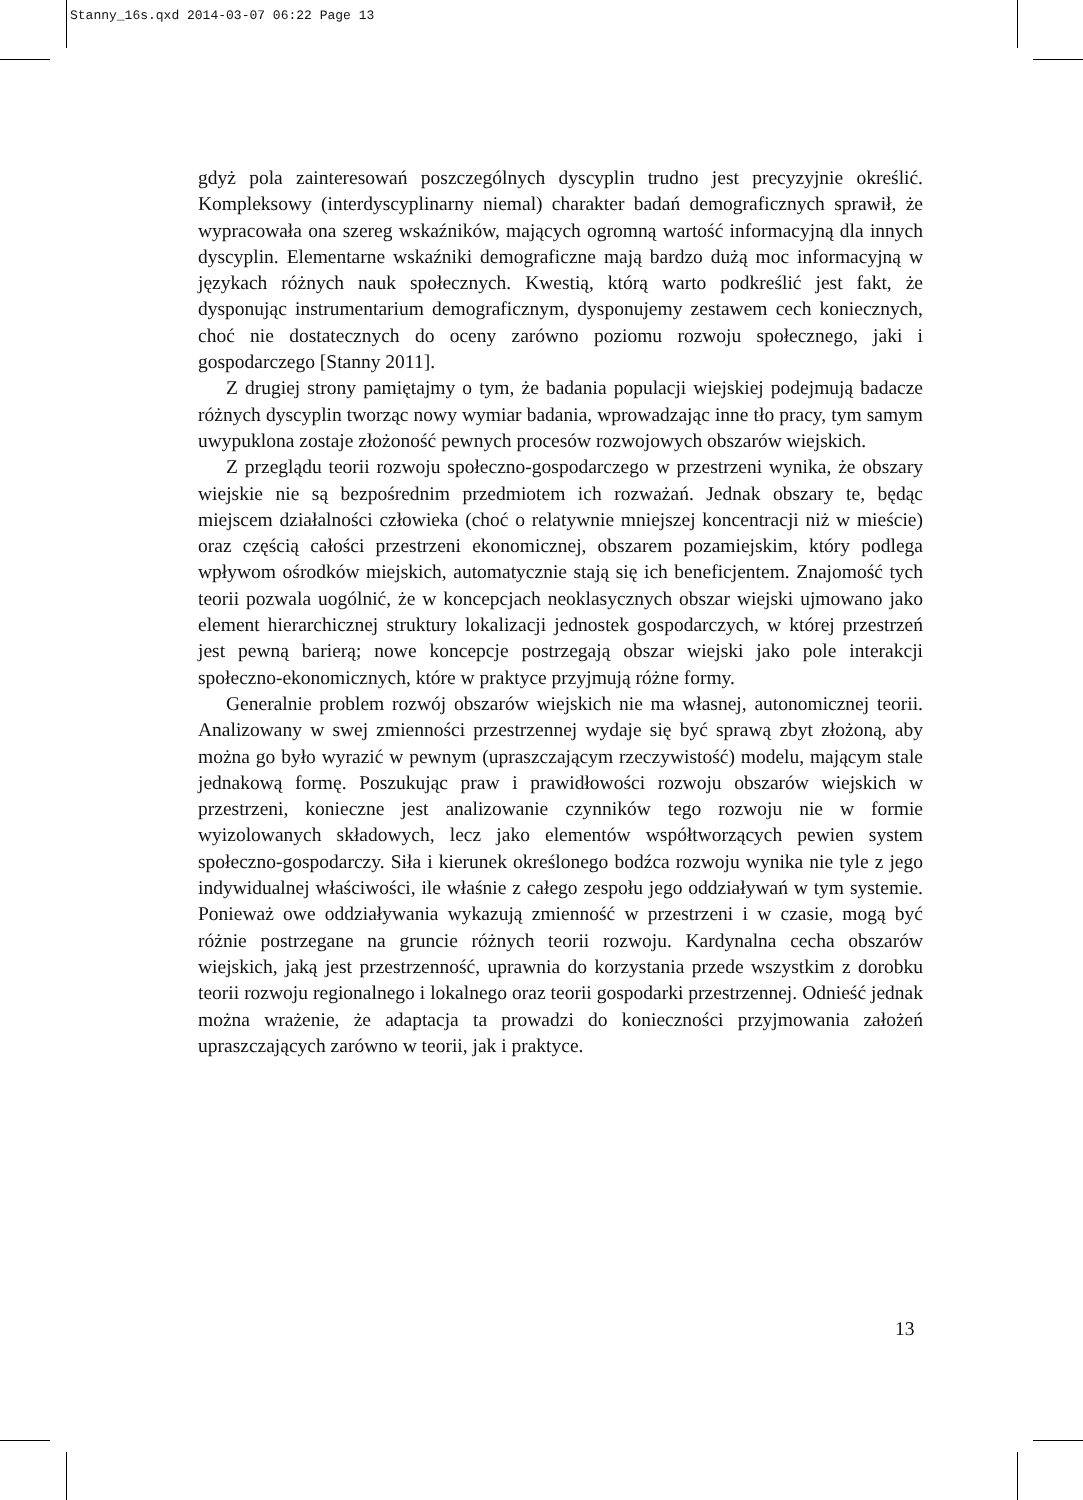Stanny_16s.qxd 2014-03-07 06:22 Page 13
gdyż pola zainteresowań poszczególnych dyscyplin trudno jest precyzyjnie określić. Kompleksowy (interdyscyplinarny niemal) charakter badań demograficznych sprawił, że wypracowała ona szereg wskaźników, mających ogromną wartość informacyjną dla innych dyscyplin. Elementarne wskaźniki demograficzne mają bardzo dużą moc informacyjną w językach różnych nauk społecznych. Kwestią, którą warto podkreślić jest fakt, że dysponując instrumentarium demograficznym, dysponujemy zestawem cech koniecznych, choć nie dostatecznych do oceny zarówno poziomu rozwoju społecznego, jaki i gospodarczego [Stanny 2011].
Z drugiej strony pamiętajmy o tym, że badania populacji wiejskiej podejmują badacze różnych dyscyplin tworząc nowy wymiar badania, wprowadzając inne tło pracy, tym samym uwypuklona zostaje złożoność pewnych procesów rozwojowych obszarów wiejskich.
Z przeglądu teorii rozwoju społeczno-gospodarczego w przestrzeni wynika, że obszary wiejskie nie są bezpośrednim przedmiotem ich rozważań. Jednak obszary te, będąc miejscem działalności człowieka (choć o relatywnie mniejszej koncentracji niż w mieście) oraz częścią całości przestrzeni ekonomicznej, obszarem pozamiejskim, który podlega wpływom ośrodków miejskich, automatycznie stają się ich beneficjentem. Znajomość tych teorii pozwala uogólnić, że w koncepcjach neoklasycznych obszar wiejski ujmowano jako element hierarchicznej struktury lokalizacji jednostek gospodarczych, w której przestrzeń jest pewną barierą; nowe koncepcje postrzegają obszar wiejski jako pole interakcji społeczno-ekonomicznych, które w praktyce przyjmują różne formy.
Generalnie problem rozwój obszarów wiejskich nie ma własnej, autonomicznej teorii. Analizowany w swej zmienności przestrzennej wydaje się być sprawą zbyt złożoną, aby można go było wyrazić w pewnym (upraszczającym rzeczywistość) modelu, mającym stale jednakową formę. Poszukując praw i prawidłowości rozwoju obszarów wiejskich w przestrzeni, konieczne jest analizowanie czynników tego rozwoju nie w formie wyizolowanych składowych, lecz jako elementów współtworzących pewien system społeczno-gospodarczy. Siła i kierunek określonego bodźca rozwoju wynika nie tyle z jego indywidualnej właściwości, ile właśnie z całego zespołu jego oddziaływań w tym systemie. Ponieważ owe oddziaływania wykazują zmienność w przestrzeni i w czasie, mogą być różnie postrzegane na gruncie różnych teorii rozwoju. Kardynalna cecha obszarów wiejskich, jaką jest przestrzenność, uprawnia do korzystania przede wszystkim z dorobku teorii rozwoju regionalnego i lokalnego oraz teorii gospodarki przestrzennej. Odnieść jednak można wrażenie, że adaptacja ta prowadzi do konieczności przyjmowania założeń upraszczających zarówno w teorii, jak i praktyce.
13